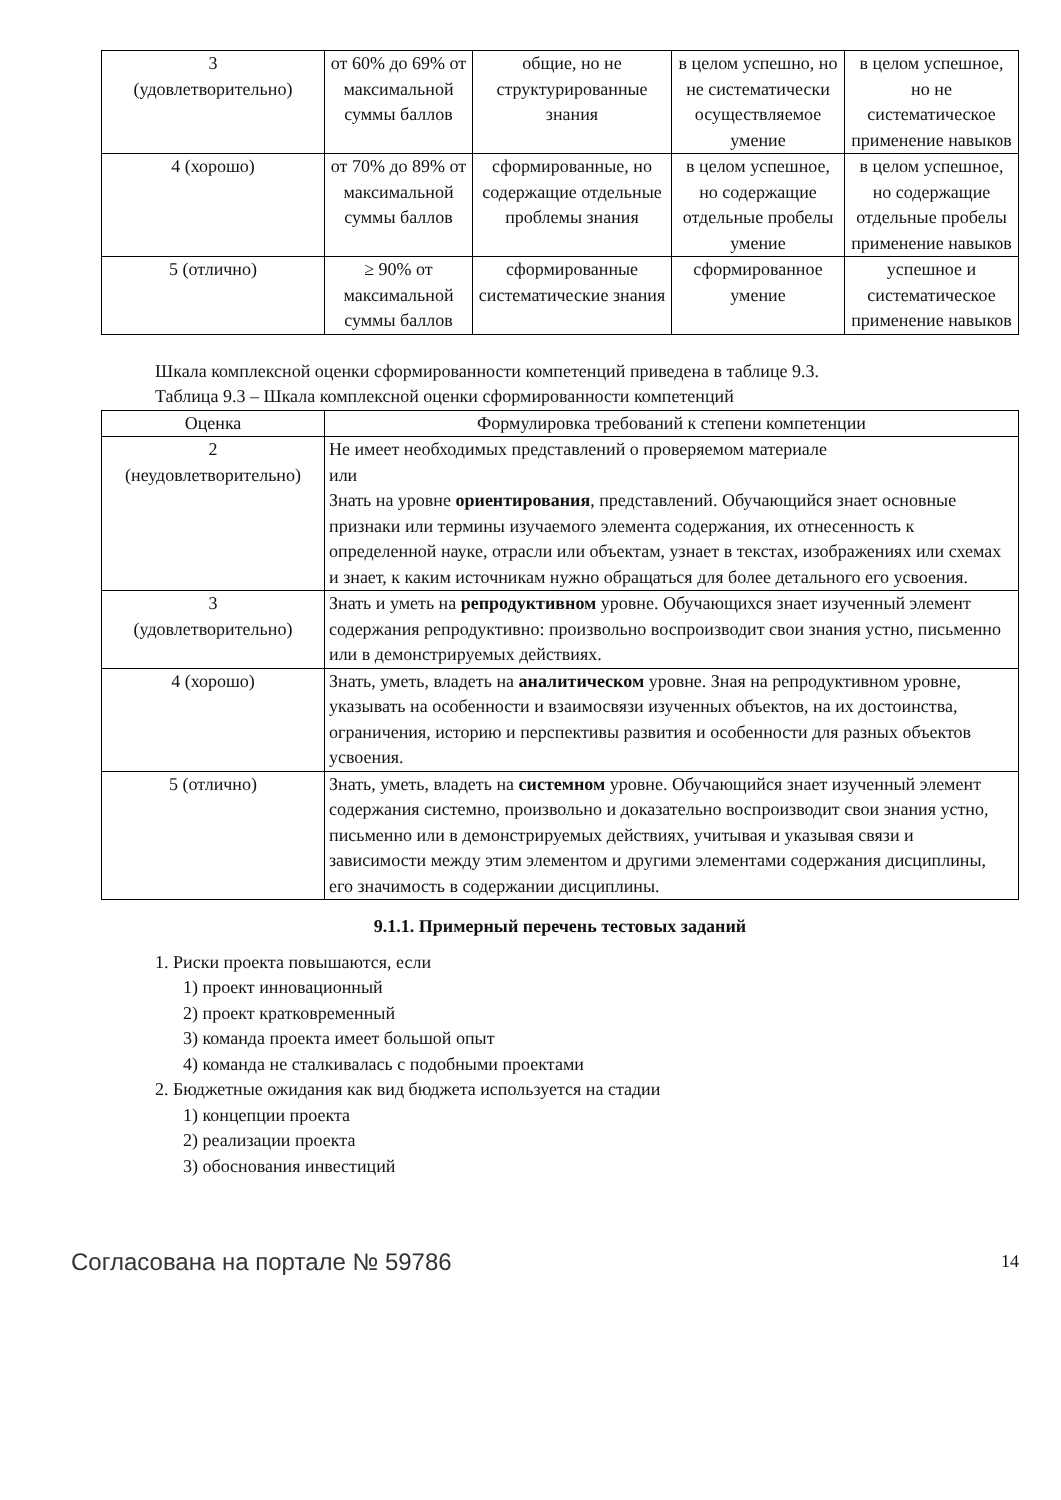| 3 (удовлетворительно) | от 60% до 69% от максимальной суммы баллов | общие, но не структурированные знания | в целом успешно, но не систематически осуществляемое умение | в целом успешное, но не систематическое применение навыков |
| 4 (хорошо) | от 70% до 89% от максимальной суммы баллов | сформированные, но содержащие отдельные проблемы знания | в целом успешное, но содержащие отдельные пробелы умение | в целом успешное, но содержащие отдельные пробелы применение навыков |
| 5 (отлично) | ≥ 90% от максимальной суммы баллов | сформированные систематические знания | сформированное умение | успешное и систематическое применение навыков |
Шкала комплексной оценки сформированности компетенций приведена в таблице 9.3.
Таблица 9.3 – Шкала комплексной оценки сформированности компетенций
| Оценка | Формулировка требований к степени компетенции |
| --- | --- |
| 2 (неудовлетворительно) | Не имеет необходимых представлений о проверяемом материале или Знать на уровне ориентирования , представлений. Обучающийся знает основные признаки или термины изучаемого элемента содержания, их отнесенность к определенной науке, отрасли или объектам, узнает в текстах, изображениях или схемах и знает, к каким источникам нужно обращаться для более детального его усвоения. |
| 3 (удовлетворительно) | Знать и уметь на репродуктивном уровне. Обучающихся знает изученный элемент содержания репродуктивно: произвольно воспроизводит свои знания устно, письменно или в демонстрируемых действиях. |
| 4 (хорошо) | Знать, уметь, владеть на аналитическом уровне. Зная на репродуктивном уровне, указывать на особенности и взаимосвязи изученных объектов, на их достоинства, ограничения, историю и перспективы развития и особенности для разных объектов усвоения. |
| 5 (отлично) | Знать, уметь, владеть на системном уровне. Обучающийся знает изученный элемент содержания системно, произвольно и доказательно воспроизводит свои знания устно, письменно или в демонстрируемых действиях, учитывая и указывая связи и зависимости между этим элементом и другими элементами содержания дисциплины, его значимость в содержании дисциплины. |
9.1.1. Примерный перечень тестовых заданий
1. Риски проекта повышаются, если
1) проект инновационный
2) проект кратковременный
3) команда проекта имеет большой опыт
4) команда не сталкивалась с подобными проектами
2. Бюджетные ожидания как вид бюджета используется на стадии
1) концепции проекта
2) реализации проекта
3) обоснования инвестиций
Согласована на портале № 59786 14